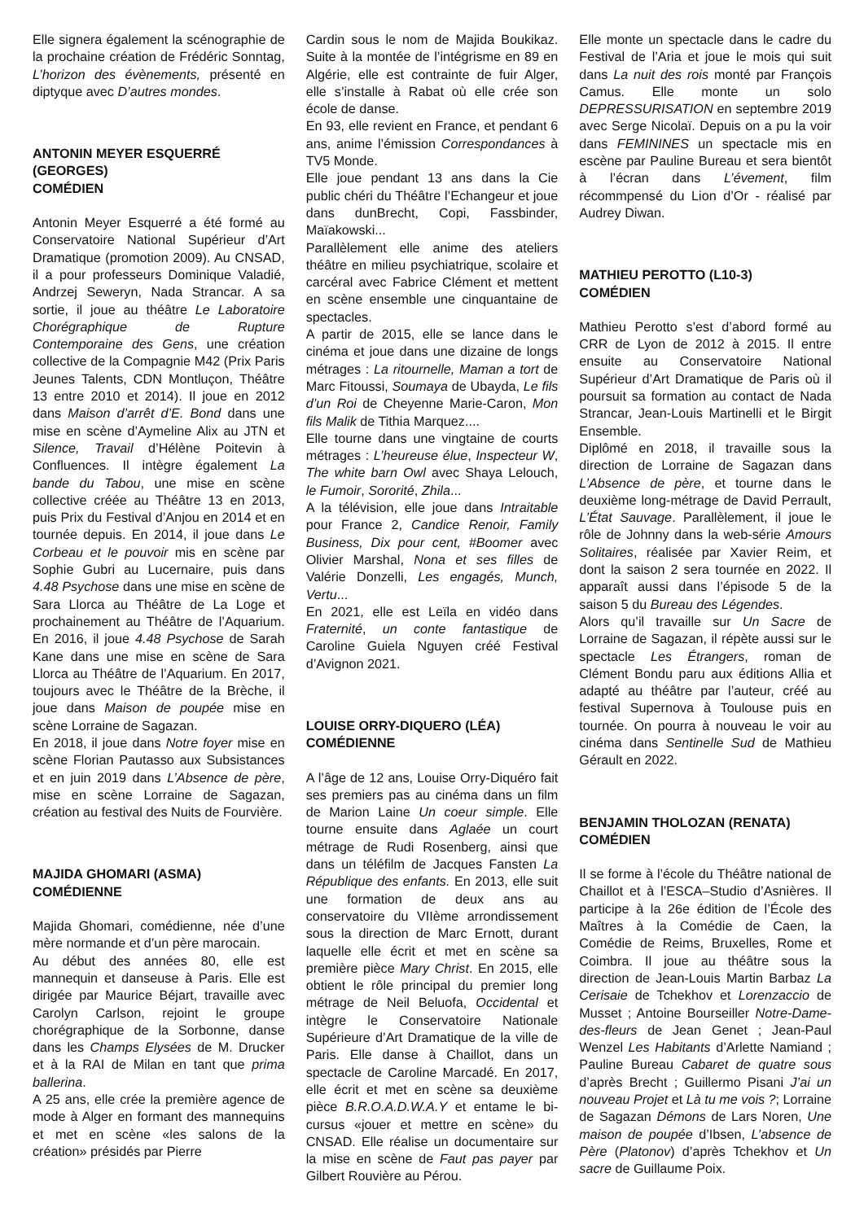Elle signera également la scénographie de la prochaine création de Frédéric Sonntag, L’horizon des évènements, présenté en diptyque avec D’autres mondes.
ANTONIN MEYER ESQUERRÉ (GEORGES)
COMÉDIEN
Antonin Meyer Esquerré a été formé au Conservatoire National Supérieur d’Art Dramatique (promotion 2009). Au CNSAD, il a pour professeurs Dominique Valadié, Andrzej Seweryn, Nada Strancar. A sa sortie, il joue au théâtre Le Laboratoire Chorégraphique de Rupture Contemporaine des Gens, une création collective de la Compagnie M42 (Prix Paris Jeunes Talents, CDN Montluçon, Théâtre 13 entre 2010 et 2014). Il joue en 2012 dans Maison d’arrêt d’E. Bond dans une mise en scène d’Aymeline Alix au JTN et Silence, Travail d’Hélène Poitevin à Confluences. Il intègre également La bande du Tabou, une mise en scène collective créée au Théâtre 13 en 2013, puis Prix du Festival d’Anjou en 2014 et en tournée depuis. En 2014, il joue dans Le Corbeau et le pouvoir mis en scène par Sophie Gubri au Lucernaire, puis dans 4.48 Psychose dans une mise en scène de Sara Llorca au Théâtre de La Loge et prochainement au Théâtre de l’Aquarium. En 2016, il joue 4.48 Psychose de Sarah Kane dans une mise en scène de Sara Llorca au Théâtre de l’Aquarium. En 2017, toujours avec le Théâtre de la Brèche, il joue dans Maison de poupée mise en scène Lorraine de Sagazan.
En 2018, il joue dans Notre foyer mise en scène Florian Pautasso aux Subsistances et en juin 2019 dans L’Absence de père, mise en scène Lorraine de Sagazan, création au festival des Nuits de Fourvière.
MAJIDA GHOMARI (ASMA)
COMÉDIENNE
Majida Ghomari, comédienne, née d’une mère normande et d’un père marocain.
Au début des années 80, elle est mannequin et danseuse à Paris. Elle est dirigée par Maurice Béjart, travaille avec Carolyn Carlson, rejoint le groupe chorégraphique de la Sorbonne, danse dans les Champs Elysées de M. Drucker et à la RAI de Milan en tant que prima ballerina.
A 25 ans, elle crée la première agence de mode à Alger en formant des mannequins et met en scène «les salons de la création» présidés par Pierre
Cardin sous le nom de Majida Boukikaz. Suite à la montée de l’intégrisme en 89 en Algérie, elle est contrainte de fuir Alger, elle s’installe à Rabat où elle crée son école de danse.
En 93, elle revient en France, et pendant 6 ans, anime l’émission Correspondances à TV5 Monde.
Elle joue pendant 13 ans dans la Cie public chéri du Théâtre l’Echangeur et joue dans dunBrecht, Copi, Fassbinder, Maïakowski...
Parallèlement elle anime des ateliers théâtre en milieu psychiatrique, scolaire et carcéral avec Fabrice Clément et mettent en scène ensemble une cinquantaine de spectacles.
A partir de 2015, elle se lance dans le cinéma et joue dans une dizaine de longs métrages : La ritournelle, Maman a tort de Marc Fitoussi, Soumaya de Ubayda, Le fils d’un Roi de Cheyenne Marie-Caron, Mon fils Malik de Tithia Marquez....
Elle tourne dans une vingtaine de courts métrages : L’heureuse élue, Inspecteur W, The white barn Owl avec Shaya Lelouch, le Fumoir, Sororité, Zhila...
A la télévision, elle joue dans Intraitable pour France 2, Candice Renoir, Family Business, Dix pour cent, #Boomer avec Olivier Marshal, Nona et ses filles de Valérie Donzelli, Les engagés, Munch, Vertu...
En 2021, elle est Leïla en vidéo dans Fraternité, un conte fantastique de Caroline Guiela Nguyen créé Festival d’Avignon 2021.
LOUISE ORRY-DIQUERO (LÉA)
COMÉDIENNE
A l’âge de 12 ans, Louise Orry-Diquéro fait ses premiers pas au cinéma dans un film de Marion Laine Un coeur simple. Elle tourne ensuite dans Aglaée un court métrage de Rudi Rosenberg, ainsi que dans un téléfilm de Jacques Fansten La République des enfants. En 2013, elle suit une formation de deux ans au conservatoire du VIIème arrondissement sous la direction de Marc Ernott, durant laquelle elle écrit et met en scène sa première pièce Mary Christ. En 2015, elle obtient le rôle principal du premier long métrage de Neil Beluofa, Occidental et intègre le Conservatoire Nationale Supérieure d’Art Dramatique de la ville de Paris. Elle danse à Chaillot, dans un spectacle de Caroline Marcadé. En 2017, elle écrit et met en scène sa deuxième pièce B.R.O.A.D.W.A.Y et entame le bi-cursus «jouer et mettre en scène» du CNSAD. Elle réalise un documentaire sur la mise en scène de Faut pas payer par Gilbert Rouvière au Pérou.
Elle monte un spectacle dans le cadre du Festival de l’Aria et joue le mois qui suit dans La nuit des rois monté par François Camus. Elle monte un solo DEPRESSURISATION en septembre 2019 avec Serge Nicolaï. Depuis on a pu la voir dans FEMININES un spectacle mis en escène par Pauline Bureau et sera bientôt à l’écran dans L’évement, film récommpensé du Lion d’Or - réalisé par Audrey Diwan.
MATHIEU PEROTTO (L10-3)
COMÉDIEN
Mathieu Perotto s’est d’abord formé au CRR de Lyon de 2012 à 2015. Il entre ensuite au Conservatoire National Supérieur d’Art Dramatique de Paris où il poursuit sa formation au contact de Nada Strancar, Jean-Louis Martinelli et le Birgit Ensemble.
Diplômé en 2018, il travaille sous la direction de Lorraine de Sagazan dans L’Absence de père, et tourne dans le deuxième long-métrage de David Perrault, L’État Sauvage. Parallèlement, il joue le rôle de Johnny dans la web-série Amours Solitaires, réalisée par Xavier Reim, et dont la saison 2 sera tournée en 2022. Il apparaît aussi dans l’épisode 5 de la saison 5 du Bureau des Légendes.
Alors qu’il travaille sur Un Sacre de Lorraine de Sagazan, il répète aussi sur le spectacle Les Étrangers, roman de Clément Bondu paru aux éditions Allia et adapté au théâtre par l’auteur, créé au festival Supernova à Toulouse puis en tournée. On pourra à nouveau le voir au cinéma dans Sentinelle Sud de Mathieu Gérault en 2022.
BENJAMIN THOLOZAN (RENATA)
COMÉDIEN
Il se forme à l’école du Théâtre national de Chaillot et à l’ESCA–Studio d’Asnières. Il participe à la 26e édition de l’École des Maîtres à la Comédie de Caen, la Comédie de Reims, Bruxelles, Rome et Coimbra. Il joue au théâtre sous la direction de Jean-Louis Martin Barbaz La Cerisaie de Tchekhov et Lorenzaccio de Musset ; Antoine Bourseiller Notre-Dame-des-fleurs de Jean Genet ; Jean-Paul Wenzel Les Habitants d’Arlette Namiand ; Pauline Bureau Cabaret de quatre sous d’après Brecht ; Guillermo Pisani J’ai un nouveau Projet et Là tu me vois ?; Lorraine de Sagazan Démons de Lars Noren, Une maison de poupée d’Ibsen, L’absence de Père (Platonov) d’après Tchekhov et Un sacre de Guillaume Poix.